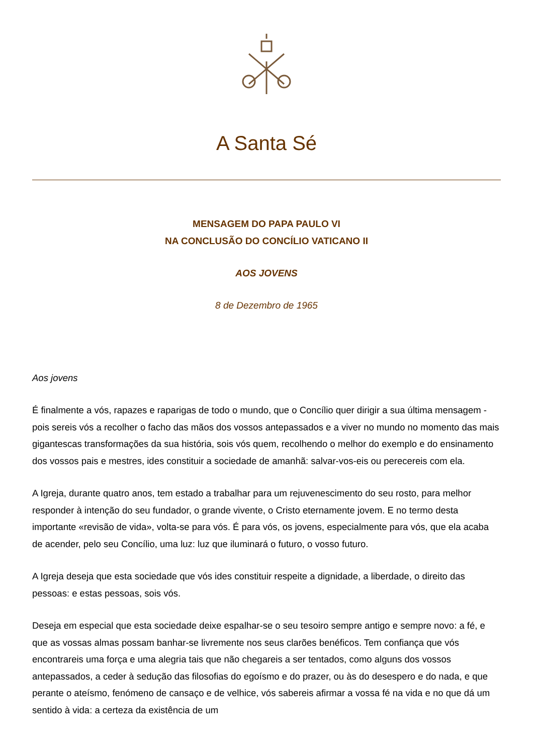A Santa Sé
MENSAGEM DO PAPA PAULO VI
NA CONCLUSÃO DO CONCÍLIO VATICANO II
AOS JOVENS
8 de Dezembro de 1965
Aos jovens
É finalmente a vós, rapazes e raparigas de todo o mundo, que o Concílio quer dirigir a sua última mensagem - pois sereis vós a recolher o facho das mãos dos vossos antepassados e a viver no mundo no momento das mais gigantescas transformações da sua história, sois vós quem, recolhendo o melhor do exemplo e do ensinamento dos vossos pais e mestres, ides constituir a sociedade de amanhã: salvar-vos-eis ou perecereis com ela.
A Igreja, durante quatro anos, tem estado a trabalhar para um rejuvenescimento do seu rosto, para melhor responder à intenção do seu fundador, o grande vivente, o Cristo eternamente jovem. E no termo desta importante «revisão de vida», volta-se para vós. É para vós, os jovens, especialmente para vós, que ela acaba de acender, pelo seu Concílio, uma luz: luz que iluminará o futuro, o vosso futuro.
A Igreja deseja que esta sociedade que vós ides constituir respeite a dignidade, a liberdade, o direito das pessoas: e estas pessoas, sois vós.
Deseja em especial que esta sociedade deixe espalhar-se o seu tesoiro sempre antigo e sempre novo: a fé, e que as vossas almas possam banhar-se livremente nos seus clarões benéficos. Tem confiança que vós encontrareis uma força e uma alegria tais que não chegareis a ser tentados, como alguns dos vossos antepassados, a ceder à sedução das filosofias do egoísmo e do prazer, ou às do desespero e do nada, e que perante o ateísmo, fenómeno de cansaço e de velhice, vós sabereis afirmar a vossa fé na vida e no que dá um sentido à vida: a certeza da existência de um